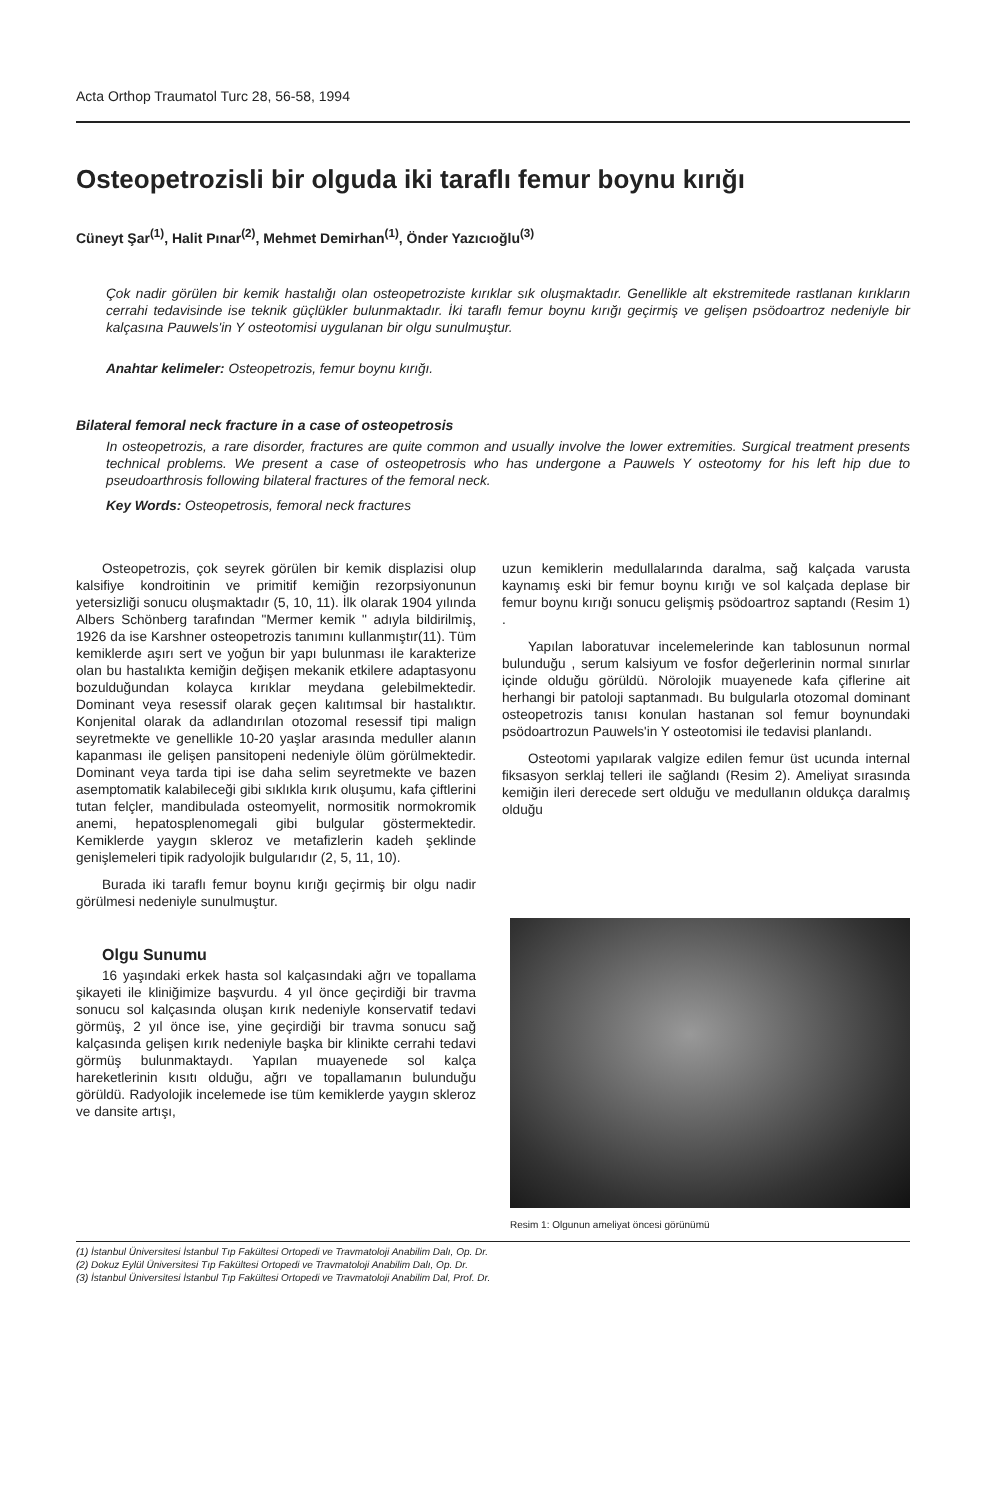Acta Orthop Traumatol Turc 28, 56-58, 1994
Osteopetrozisli bir olguda iki taraflı femur boynu kırığı
Cüneyt Şar<sup>(1)</sup>, Halit Pınar<sup>(2)</sup>, Mehmet Demirhan<sup>(1)</sup>, Önder Yazıcıoğlu<sup>(3)</sup>
Çok nadir görülen bir kemik hastalığı olan osteopetroziste kırıklar sık oluşmaktadır. Genellikle alt ekstremitede rastlanan kırıkların cerrahi tedavisinde ise teknik güçlükler bulunmaktadır. İki taraflı femur boynu kırığı geçirmiş ve gelişen psödoartroz nedeniyle bir kalçasına Pauwels'in Y osteotomisi uygulanan bir olgu sunulmuştur.
Anahtar kelimeler: Osteopetrozis, femur boynu kırığı.
Bilateral femoral neck fracture in a case of osteopetrosis
In osteopetrozis, a rare disorder, fractures are quite common and usually involve the lower extremities. Surgical treatment presents technical problems. We present a case of osteopetrosis who has undergone a Pauwels Y osteotomy for his left hip due to pseudoarthrosis following bilateral fractures of the femoral neck.
Key Words: Osteopetrosis, femoral neck fractures
Osteopetrozis, çok seyrek görülen bir kemik displazisi olup kalsifiye kondroitinin ve primitif kemiğin rezorpsiyonunun yetersizliği sonucu oluşmaktadır (5, 10, 11). İlk olarak 1904 yılında Albers Schönberg tarafından "Mermer kemik " adıyla bildirilmiş, 1926 da ise Karshner osteopetrozis tanımını kullanmıştır(11). Tüm kemiklerde aşırı sert ve yoğun bir yapı bulunması ile karakterize olan bu hastalıkta kemiğin değişen mekanik etkilere adaptasyonu bozulduğundan kolayca kırıklar meydana gelebilmektedir. Dominant veya resessif olarak geçen kalıtımsal bir hastalıktır. Konjenital olarak da adlandırılan otozomal resessif tipi malign seyretmekte ve genellikle 10-20 yaşlar arasında meduller alanın kapanması ile gelişen pansitopeni nedeniyle ölüm görülmektedir. Dominant veya tarda tipi ise daha selim seyretmekte ve bazen asemptomatik kalabileceği gibi sıklıkla kırık oluşumu, kafa çiftlerini tutan felçler, mandibulada osteomyelit, normositik normokromik anemi, hepatosplenomegali gibi bulgular göstermektedir. Kemiklerde yaygın skleroz ve metafizlerin kadeh şeklinde genişlemeleri tipik radyolojik bulgularıdır (2, 5, 11, 10).
Burada iki taraflı femur boynu kırığı geçirmiş bir olgu nadir görülmesi nedeniyle sunulmuştur.
Olgu Sunumu
16 yaşındaki erkek hasta sol kalçasındaki ağrı ve topallama şikayeti ile kliniğimize başvurdu. 4 yıl önce geçirdiği bir travma sonucu sol kalçasında oluşan kırık nedeniyle konservatif tedavi görmüş, 2 yıl önce ise, yine geçirdiği bir travma sonucu sağ kalçasında gelişen kırık nedeniyle başka bir klinikte cerrahi tedavi görmüş bulunmaktaydı. Yapılan muayenede sol kalça hareketlerinin kısıtı olduğu, ağrı ve topallamanın bulunduğu görüldü. Radyolojik incelemede ise tüm kemiklerde yaygın skleroz ve dansite artışı,
uzun kemiklerin medullalarında daralma, sağ kalçada varusta kaynamış eski bir femur boynu kırığı ve sol kalçada deplase bir femur boynu kırığı sonucu gelişmiş psödoartroz saptandı (Resim 1) .
Yapılan laboratuvar incelemelerinde kan tablosunun normal bulunduğu , serum kalsiyum ve fosfor değerlerinin normal sınırlar içinde olduğu görüldü. Nörolojik muayenede kafa çiflerine ait herhangi bir patoloji saptanmadı. Bu bulgularla otozomal dominant osteopetrozis tanısı konulan hastanan sol femur boynundaki psödoartrozun Pauwels'in Y osteotomisi ile tedavisi planlandı.
Osteotomi yapılarak valgize edilen femur üst ucunda internal fiksasyon serklaj telleri ile sağlandı (Resim 2). Ameliyat sırasında kemiğin ileri derecede sert olduğu ve medullanın oldukça daralmış olduğu
Resim 1: Olgunun ameliyat öncesi görünümü
(1) İstanbul Üniversitesi İstanbul Tıp Fakültesi Ortopedi ve Travmatoloji Anabilim Dalı, Op. Dr.
(2) Dokuz Eylül Üniversitesi Tıp Fakültesi Ortopedi ve Travmatoloji Anabilim Dalı, Op. Dr.
(3) İstanbul Üniversitesi İstanbul Tıp Fakültesi Ortopedi ve Travmatoloji Anabilim Dal, Prof. Dr.